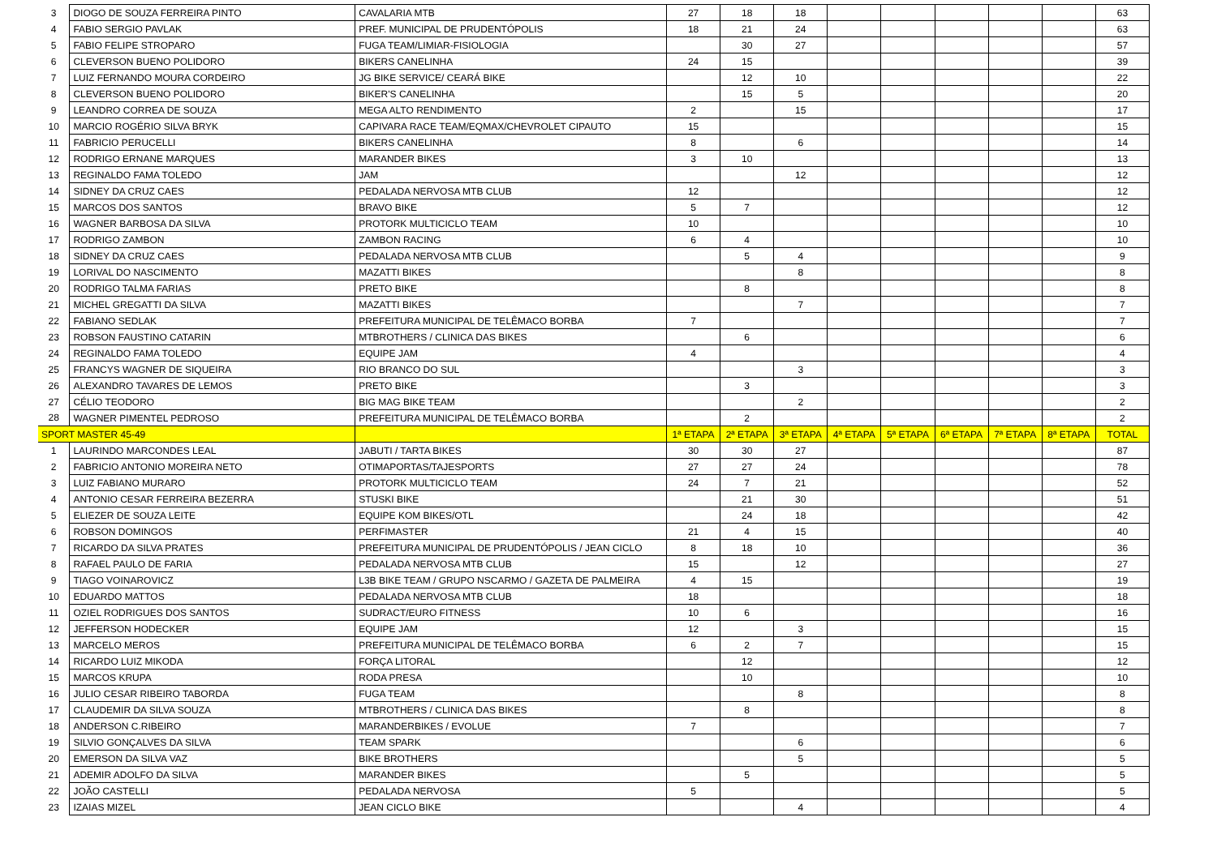| 3 | DIOGO DE SOUZA FERREIRA PINTO | CAVALARIA MTB | 27 | 18 | 18 | | | | | | 63 |
| 4 | FABIO SERGIO PAVLAK | PREF. MUNICIPAL DE PRUDENTÓPOLIS | 18 | 21 | 24 | | | | | | 63 |
| 5 | FABIO FELIPE STROPARO | FUGA TEAM/LIMIAR-FISIOLOGIA | | 30 | 27 | | | | | | 57 |
| 6 | CLEVERSON BUENO POLIDORO | BIKERS CANELINHA | 24 | 15 | | | | | | | 39 |
| 7 | LUIZ FERNANDO MOURA CORDEIRO | JG BIKE SERVICE/ CEARÁ BIKE | | 12 | 10 | | | | | | 22 |
| 8 | CLEVERSON BUENO POLIDORO | BIKER'S CANELINHA | | 15 | 5 | | | | | | 20 |
| 9 | LEANDRO CORREA DE SOUZA | MEGA ALTO RENDIMENTO | 2 | | 15 | | | | | | 17 |
| 10 | MARCIO ROGÉRIO SILVA BRYK | CAPIVARA RACE TEAM/EQMAX/CHEVROLET CIPAUTO | 15 | | | | | | | | 15 |
| 11 | FABRICIO PERUCELLI | BIKERS CANELINHA | 8 | | 6 | | | | | | 14 |
| 12 | RODRIGO ERNANE MARQUES | MARANDER BIKES | 3 | 10 | | | | | | | 13 |
| 13 | REGINALDO FAMA TOLEDO | JAM | | | 12 | | | | | | 12 |
| 14 | SIDNEY DA CRUZ CAES | PEDALADA NERVOSA MTB CLUB | 12 | | | | | | | | 12 |
| 15 | MARCOS DOS SANTOS | BRAVO BIKE | 5 | 7 | | | | | | | 12 |
| 16 | WAGNER BARBOSA DA SILVA | PROTORK MULTICICLO TEAM | 10 | | | | | | | | 10 |
| 17 | RODRIGO ZAMBON | ZAMBON RACING | 6 | 4 | | | | | | | 10 |
| 18 | SIDNEY DA CRUZ CAES | PEDALADA NERVOSA MTB CLUB | | 5 | 4 | | | | | | 9 |
| 19 | LORIVAL DO NASCIMENTO | MAZATTI BIKES | | | 8 | | | | | | 8 |
| 20 | RODRIGO TALMA FARIAS | PRETO BIKE | | 8 | | | | | | | 8 |
| 21 | MICHEL GREGATTI DA SILVA | MAZATTI BIKES | | | 7 | | | | | | 7 |
| 22 | FABIANO SEDLAK | PREFEITURA MUNICIPAL DE TELÊMACO BORBA | 7 | | | | | | | | 7 |
| 23 | ROBSON FAUSTINO CATARIN | MTBROTHERS / CLINICA DAS BIKES | | 6 | | | | | | | 6 |
| 24 | REGINALDO FAMA TOLEDO | EQUIPE JAM | 4 | | | | | | | | 4 |
| 25 | FRANCYS WAGNER DE SIQUEIRA | RIO BRANCO DO SUL | | | 3 | | | | | | 3 |
| 26 | ALEXANDRO TAVARES DE LEMOS | PRETO BIKE | | 3 | | | | | | | 3 |
| 27 | CÉLIO TEODORO | BIG MAG BIKE TEAM | | | 2 | | | | | | 2 |
| 28 | WAGNER PIMENTEL PEDROSO | PREFEITURA MUNICIPAL DE TELÊMACO BORBA | | 2 | | | | | | | 2 |
| SPORT MASTER 45-49 | | | 1ª ETAPA | 2ª ETAPA | 3ª ETAPA | 4ª ETAPA | 5ª ETAPA | 6ª ETAPA | 7ª ETAPA | 8ª ETAPA | TOTAL |
| 1 | LAURINDO MARCONDES LEAL | JABUTI / TARTA BIKES | 30 | 30 | 27 | | | | | | 87 |
| 2 | FABRICIO ANTONIO MOREIRA NETO | OTIMAPORTAS/TAJESPORTS | 27 | 27 | 24 | | | | | | 78 |
| 3 | LUIZ FABIANO MURARO | PROTORK MULTICICLO TEAM | 24 | 7 | 21 | | | | | | 52 |
| 4 | ANTONIO CESAR FERREIRA BEZERRA | STUSKI BIKE | | 21 | 30 | | | | | | 51 |
| 5 | ELIEZER DE SOUZA LEITE | EQUIPE KOM BIKES/OTL | | 24 | 18 | | | | | | 42 |
| 6 | ROBSON DOMINGOS | PERFIMASTER | 21 | 4 | 15 | | | | | | 40 |
| 7 | RICARDO DA SILVA PRATES | PREFEITURA MUNICIPAL DE PRUDENTÓPOLIS / JEAN CICLO | 8 | 18 | 10 | | | | | | 36 |
| 8 | RAFAEL PAULO DE FARIA | PEDALADA NERVOSA MTB CLUB | 15 | | 12 | | | | | | 27 |
| 9 | TIAGO VOINAROVICZ | L3B BIKE TEAM / GRUPO NSCARMO / GAZETA DE PALMEIRA | 4 | 15 | | | | | | | 19 |
| 10 | EDUARDO MATTOS | PEDALADA NERVOSA MTB CLUB | 18 | | | | | | | | 18 |
| 11 | OZIEL RODRIGUES DOS SANTOS | SUDRACT/EURO FITNESS | 10 | 6 | | | | | | | 16 |
| 12 | JEFFERSON HODECKER | EQUIPE JAM | 12 | | 3 | | | | | | 15 |
| 13 | MARCELO MEROS | PREFEITURA MUNICIPAL DE TELÊMACO BORBA | 6 | 2 | 7 | | | | | | 15 |
| 14 | RICARDO LUIZ MIKODA | FORÇA LITORAL | | 12 | | | | | | | 12 |
| 15 | MARCOS KRUPA | RODA PRESA | | 10 | | | | | | | 10 |
| 16 | JULIO CESAR RIBEIRO TABORDA | FUGA TEAM | | | 8 | | | | | | 8 |
| 17 | CLAUDEMIR DA SILVA SOUZA | MTBROTHERS / CLINICA DAS BIKES | | 8 | | | | | | | 8 |
| 18 | ANDERSON C.RIBEIRO | MARANDERBIKES / EVOLUE | 7 | | | | | | | | 7 |
| 19 | SILVIO GONÇALVES DA SILVA | TEAM SPARK | | | 6 | | | | | | 6 |
| 20 | EMERSON DA SILVA VAZ | BIKE BROTHERS | | | 5 | | | | | | 5 |
| 21 | ADEMIR ADOLFO DA SILVA | MARANDER BIKES | | 5 | | | | | | | 5 |
| 22 | JOÃO CASTELLI | PEDALADA NERVOSA | 5 | | | | | | | | 5 |
| 23 | IZAIAS MIZEL | JEAN CICLO BIKE | | | 4 | | | | | | 4 |